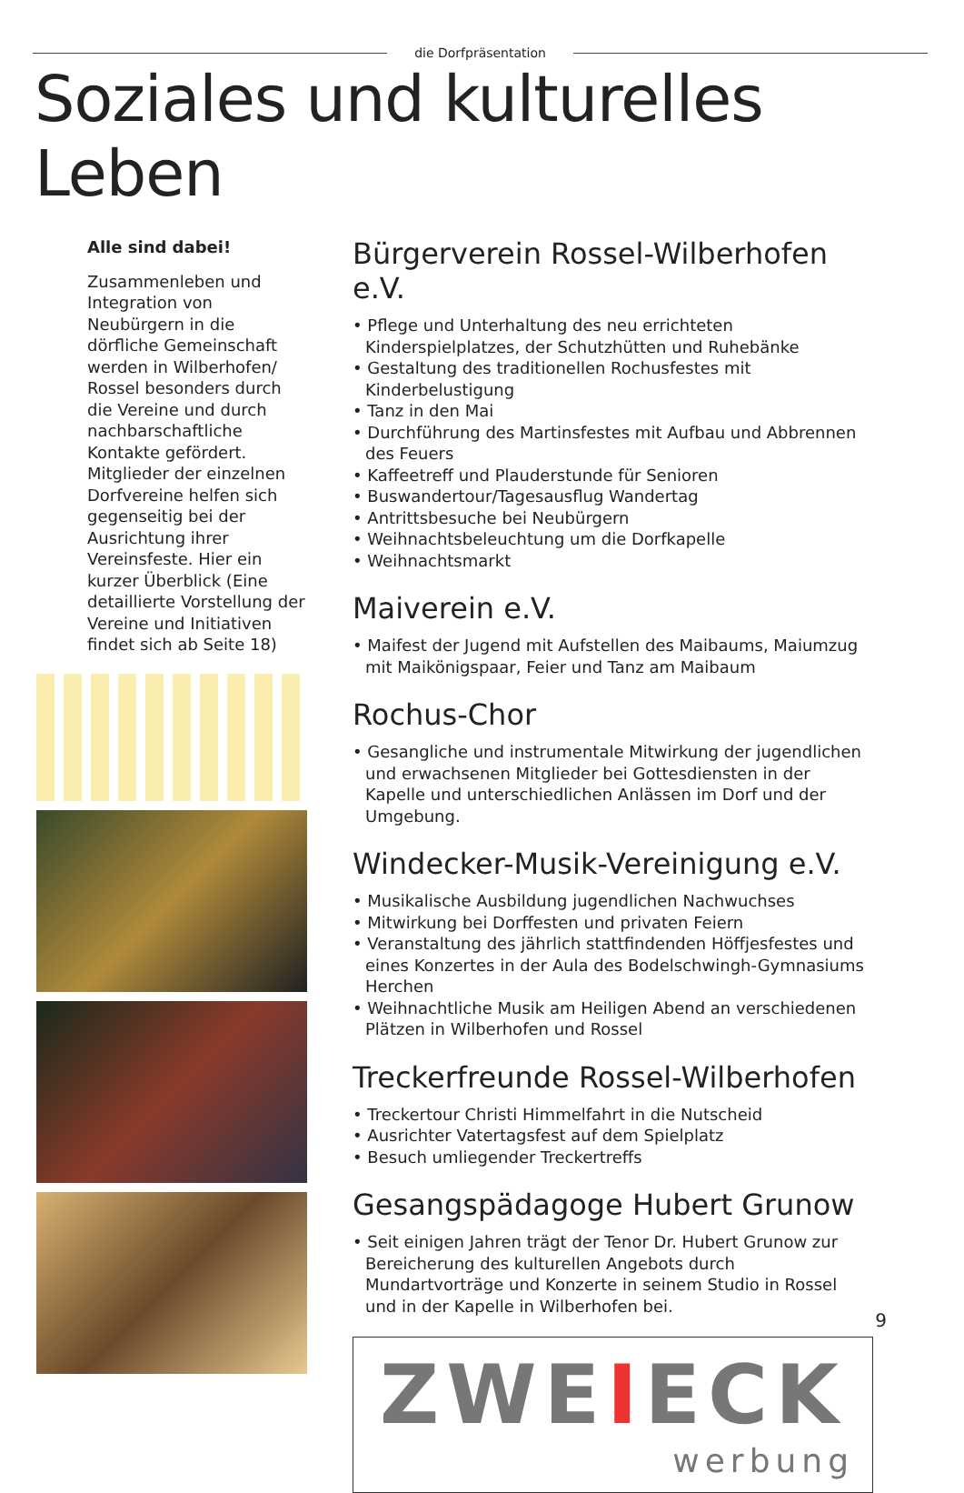die Dorfpräsentation
Soziales und kulturelles Leben
Alle sind dabei!
Zusammenleben und Integration von Neubürgern in die dörfliche Gemeinschaft werden in Wilberhofen/ Rossel besonders durch die Vereine und durch nachbarschaftliche Kontakte gefördert. Mitglieder der einzelnen Dorfvereine helfen sich gegenseitig bei der Ausrichtung ihrer Vereinsfeste. Hier ein kurzer Überblick (Eine detaillierte Vorstellung der Vereine und Initiativen findet sich ab Seite 18)
Bürgerverein Rossel-Wilberhofen e.V.
• Pflege und Unterhaltung des neu errichteten Kinderspielplatzes, der Schutzhütten und Ruhebänke
• Gestaltung des traditionellen Rochusfestes mit Kinderbelustigung
• Tanz in den Mai
• Durchführung des Martinsfestes mit Aufbau und Abbrennen des Feuers
• Kaffeetreff und Plauderstunde für Senioren
• Buswandertour/Tagesausflug Wandertag
• Antrittsbesuche bei Neubürgern
• Weihnachtsbeleuchtung um die Dorfkapelle
• Weihnachtsmarkt
Maiverein e.V.
• Maifest der Jugend mit Aufstellen des Maibaums, Maiumzug mit Maikönigspaar, Feier und Tanz am Maibaum
Rochus-Chor
• Gesangliche und instrumentale Mitwirkung der jugendlichen und erwachsenen Mitglieder bei Gottesdiensten in der Kapelle und unterschiedlichen Anlässen im Dorf und der Umgebung.
Windecker-Musik-Vereinigung e.V.
• Musikalische Ausbildung jugendlichen Nachwuchses
• Mitwirkung bei Dorffesten und privaten Feiern
• Veranstaltung des jährlich stattfindenden Höffjesfestes und eines Konzertes in der Aula des Bodelschwingh-Gymnasiums Herchen
• Weihnachtliche Musik am Heiligen Abend an verschiedenen Plätzen in Wilberhofen und Rossel
Treckerfreunde Rossel-Wilberhofen
• Treckertour Christi Himmelfahrt in die Nutscheid
• Ausrichter Vatertagsfest auf dem Spielplatz
• Besuch umliegender Treckertreffs
Gesangspädagoge Hubert Grunow
• Seit einigen Jahren trägt der Tenor Dr. Hubert Grunow zur Bereicherung des kulturellen Angebots durch Mundartvorträge und Konzerte in seinem Studio in Rossel und in der Kapelle in Wilberhofen bei.
ZWEIECK
werbung
9